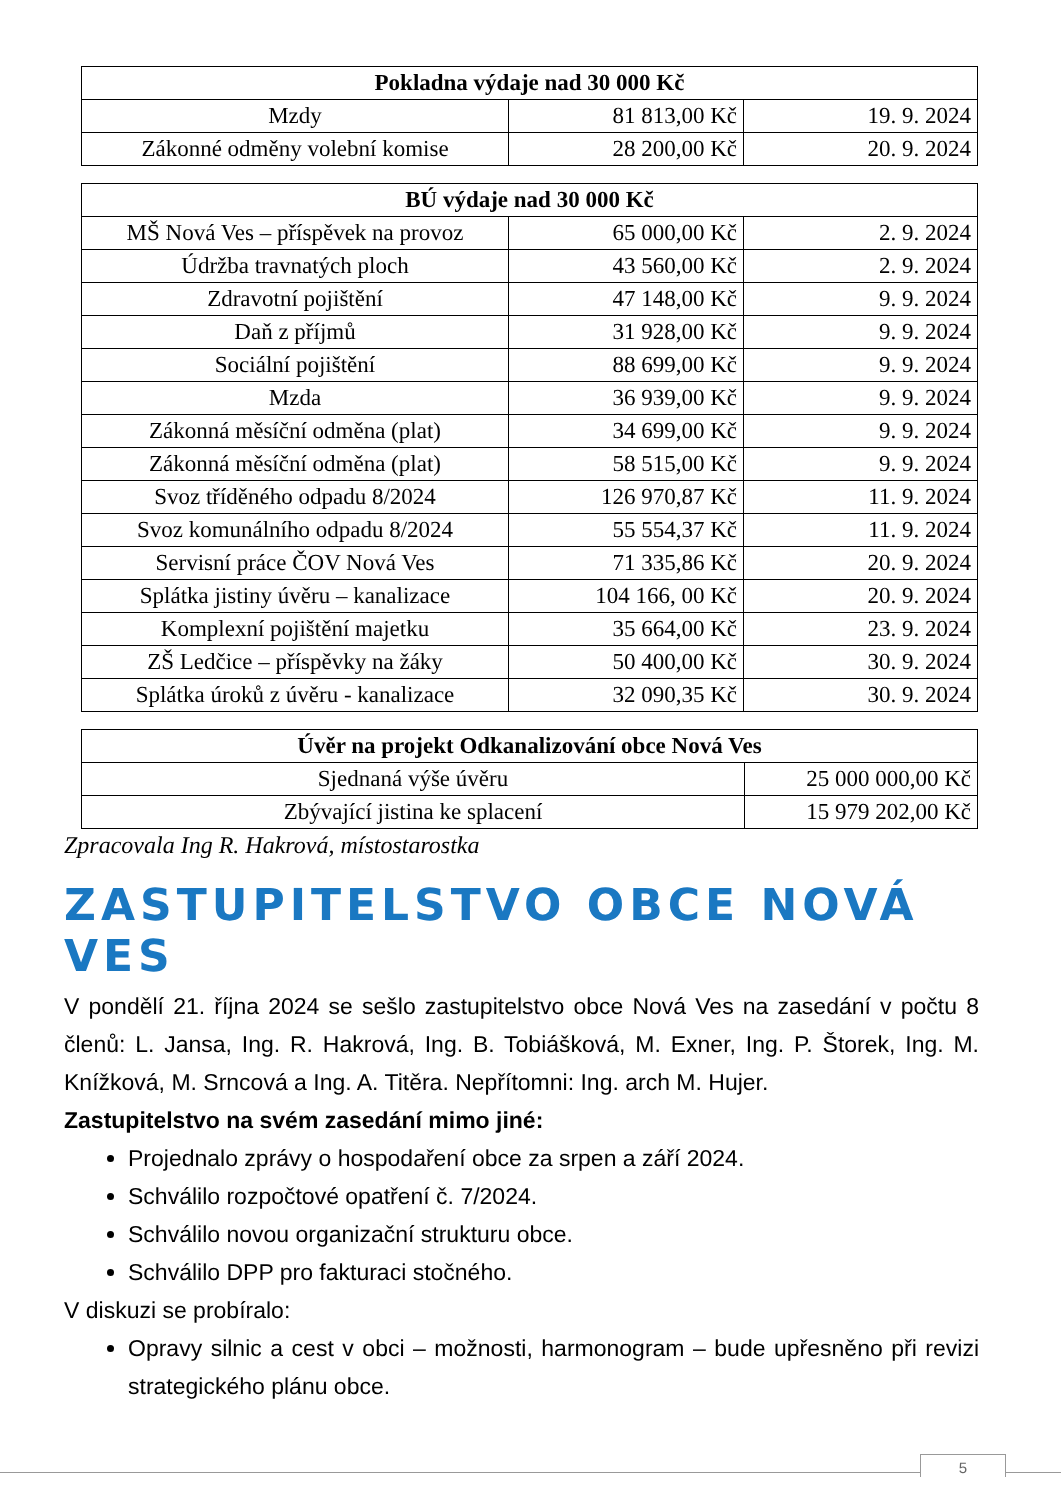| Pokladna výdaje nad 30 000 Kč | | |
| --- | --- | --- |
| Mzdy | 81 813,00 Kč | 19. 9. 2024 |
| Zákonné odměny volební komise | 28 200,00 Kč | 20. 9. 2024 |
| BÚ výdaje nad 30 000 Kč | | |
| --- | --- | --- |
| MŠ Nová Ves – příspěvek na provoz | 65 000,00 Kč | 2. 9. 2024 |
| Údržba travnatých ploch | 43 560,00 Kč | 2. 9. 2024 |
| Zdravotní pojištění | 47 148,00 Kč | 9. 9. 2024 |
| Daň z příjmů | 31 928,00 Kč | 9. 9. 2024 |
| Sociální pojištění | 88 699,00 Kč | 9. 9. 2024 |
| Mzda | 36 939,00 Kč | 9. 9. 2024 |
| Zákonná měsíční odměna (plat) | 34 699,00 Kč | 9. 9. 2024 |
| Zákonná měsíční odměna (plat) | 58 515,00 Kč | 9. 9. 2024 |
| Svoz tříděného odpadu 8/2024 | 126 970,87 Kč | 11. 9. 2024 |
| Svoz komunálního odpadu 8/2024 | 55 554,37 Kč | 11. 9. 2024 |
| Servisní práce ČOV Nová Ves | 71 335,86 Kč | 20. 9. 2024 |
| Splátka jistiny úvěru – kanalizace | 104 166, 00 Kč | 20. 9. 2024 |
| Komplexní pojištění majetku | 35 664,00 Kč | 23. 9. 2024 |
| ZŠ Ledčice – příspěvky na žáky | 50 400,00 Kč | 30. 9. 2024 |
| Splátka úroků z úvěru - kanalizace | 32 090,35 Kč | 30. 9. 2024 |
| Úvěr na projekt Odkanalizování obce Nová Ves | |
| --- | --- |
| Sjednaná výše úvěru | 25 000 000,00 Kč |
| Zbývající jistina ke splacení | 15 979 202,00 Kč |
Zpracovala Ing R. Hakrová, místostarostka
ZASTUPITELSTVO OBCE NOVÁ VES
V pondělí 21. října 2024 se sešlo zastupitelstvo obce Nová Ves na zasedání v počtu 8 členů: L. Jansa, Ing. R. Hakrová, Ing. B. Tobiášková, M. Exner, Ing. P. Štorek, Ing. M. Knížková, M. Srncová a Ing. A. Titěra. Nepřítomni: Ing. arch M. Hujer.
Zastupitelstvo na svém zasedání mimo jiné:
Projednalo zprávy o hospodaření obce za srpen a září 2024.
Schválilo rozpočtové opatření č. 7/2024.
Schválilo novou organizační strukturu obce.
Schválilo DPP pro fakturaci stočného.
V diskuzi se probíralo:
Opravy silnic a cest v obci – možnosti, harmonogram – bude upřesněno při revizi strategického plánu obce.
5